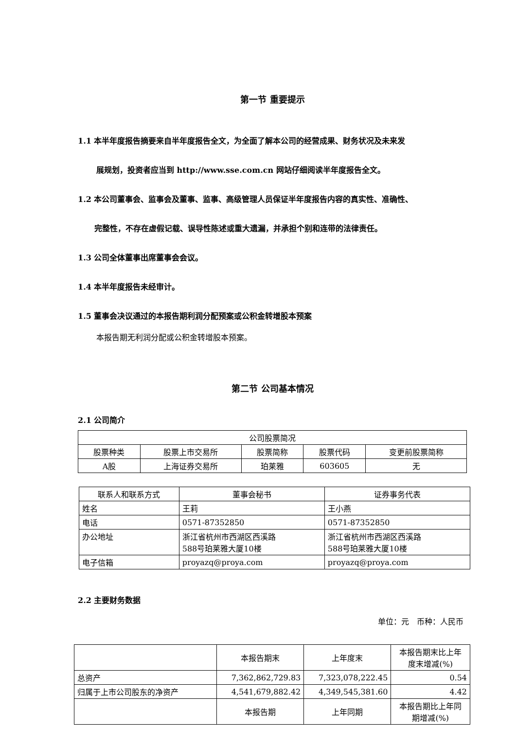第一节 重要提示
1.1 本半年度报告摘要来自半年度报告全文，为全面了解本公司的经营成果、财务状况及未来发
展规划，投资者应当到 http://www.sse.com.cn 网站仔细阅读半年度报告全文。
1.2 本公司董事会、监事会及董事、监事、高级管理人员保证半年度报告内容的真实性、准确性、
完整性，不存在虚假记载、误导性陈述或重大遗漏，并承担个别和连带的法律责任。
1.3 公司全体董事出席董事会会议。
1.4 本半年度报告未经审计。
1.5 董事会决议通过的本报告期利润分配预案或公积金转增股本预案
本报告期无利润分配或公积金转增股本预案。
第二节 公司基本情况
2.1 公司简介
| 公司股票简况 | | | | |
| --- | --- | --- | --- | --- |
| 股票种类 | 股票上市交易所 | 股票简称 | 股票代码 | 变更前股票简称 |
| A股 | 上海证券交易所 | 珀莱雅 | 603605 | 无 |
| 联系人和联系方式 | 董事会秘书 | 证券事务代表 |
| --- | --- | --- |
| 姓名 | 王莉 | 王小燕 |
| 电话 | 0571-87352850 | 0571-87352850 |
| 办公地址 | 浙江省杭州市西湖区西溪路 588号珀莱雅大厦10楼 | 浙江省杭州市西湖区西溪路 588号珀莱雅大厦10楼 |
| 电子信箱 | proyazq@proya.com | proyazq@proya.com |
2.2 主要财务数据
单位：元　币种：人民币
| | 本报告期末 | 上年度末 | 本报告期末比上年 度末增减(%) |
| --- | --- | --- | --- |
| 总资产 | 7,362,862,729.83 | 7,323,078,222.45 | 0.54 |
| 归属于上市公司股东的净资产 | 4,541,679,882.42 | 4,349,545,381.60 | 4.42 |
| | 本报告期 | 上年同期 | 本报告期比上年同 期增减(%) |